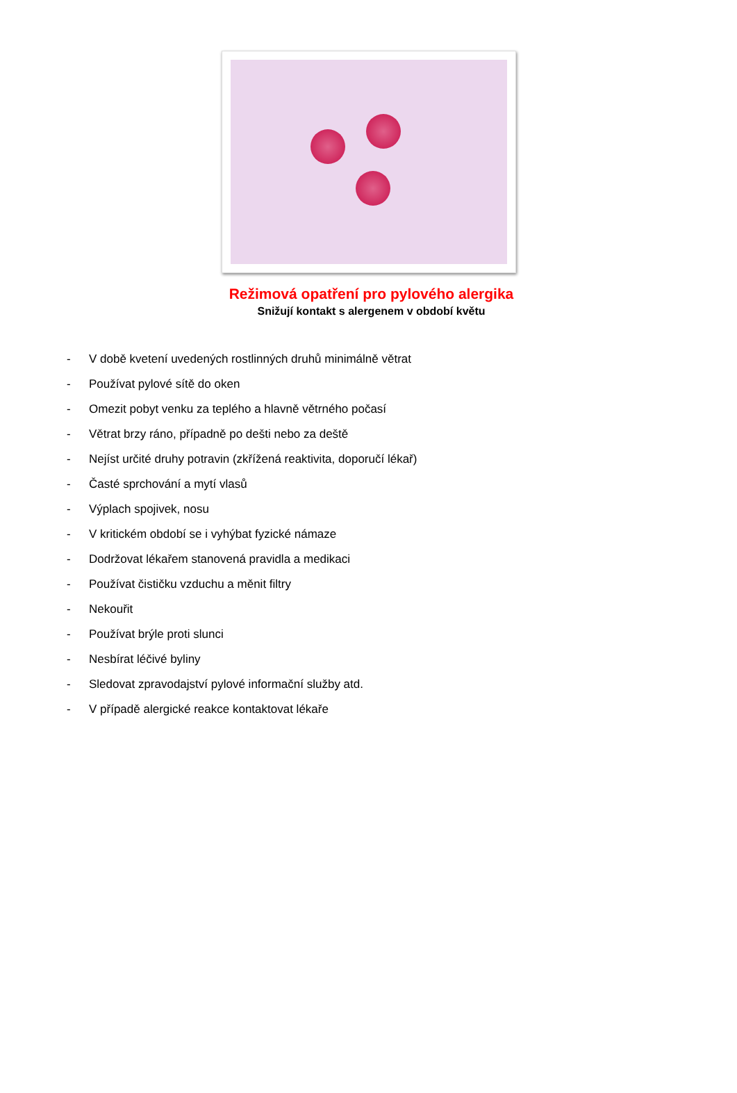Režimová opatření pro pylového alergika
Snižují kontakt s alergenem v období květu
- V době kvetení uvedených rostlinných druhů minimálně větrat
- Používat pylové sítě do oken
- Omezit pobyt venku za teplého a hlavně větrného počasí
- Větrat brzy ráno, případně po dešti nebo za deště
- Nejíst určité druhy potravin (zkřížená reaktivita, doporučí lékař)
- Časté sprchování a mytí vlasů
- Výplach spojivek, nosu
- V kritickém období se i vyhýbat fyzické námaze
- Dodržovat lékařem stanovená pravidla a medikaci
- Používat čističku vzduchu a měnit filtry
- Nekouřit
- Používat brýle proti slunci
- Nesbírat léčivé byliny
- Sledovat zpravodajství pylové informační služby atd.
- V případě alergické reakce kontaktovat lékaře